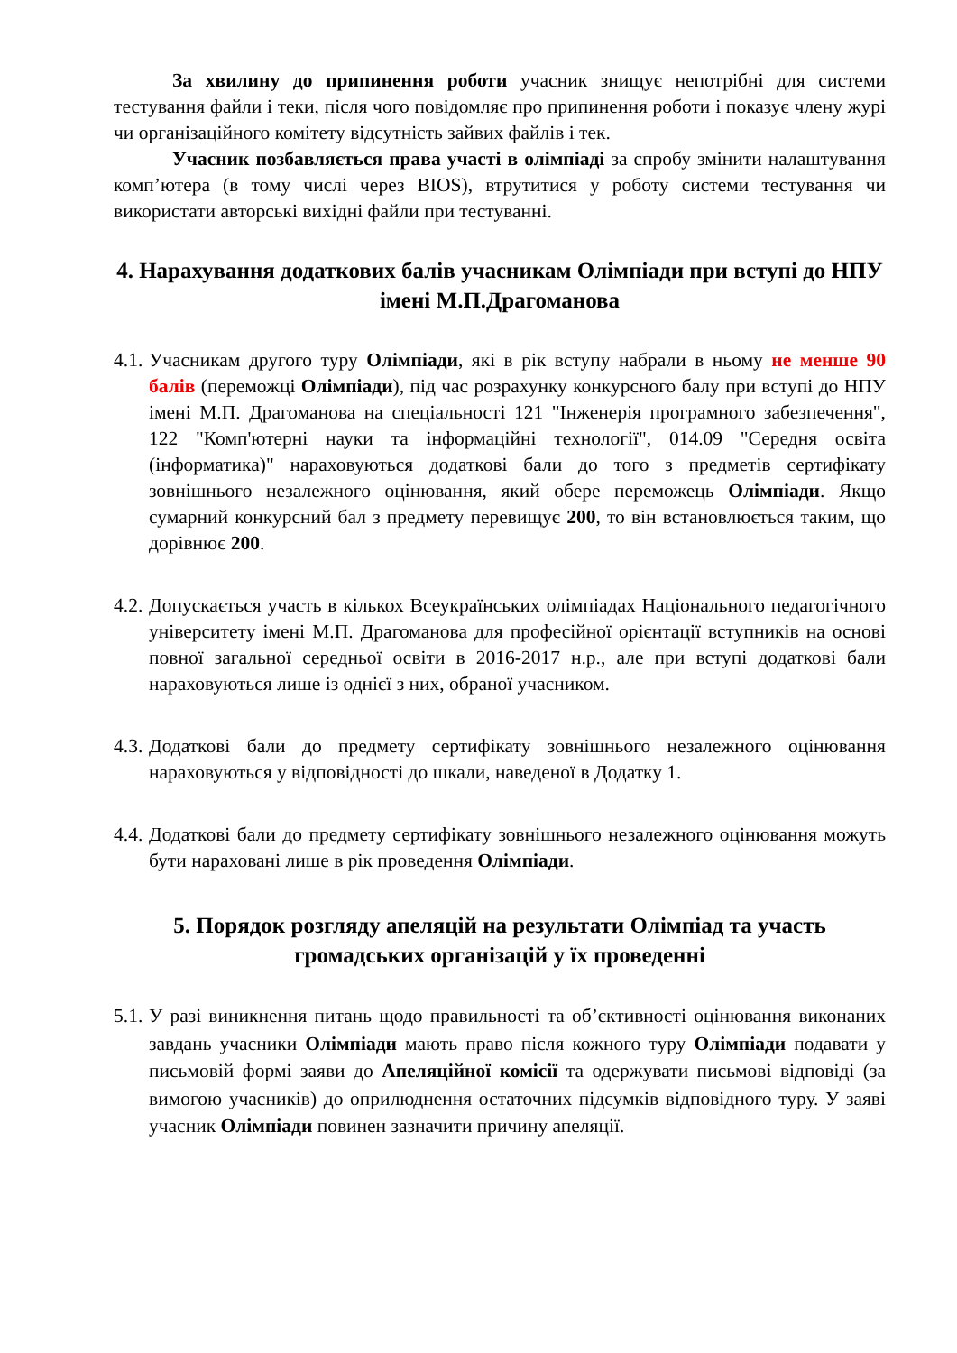За хвилину до припинення роботи учасник знищує непотрібні для системи тестування файли і теки, після чого повідомляє про припинення роботи і показує члену журі чи організаційного комітету відсутність зайвих файлів і тек.
Учасник позбавляється права участі в олімпіаді за спробу змінити налаштування комп’ютера (в тому числі через BIOS), втрутитися у роботу системи тестування чи використати авторські вихідні файли при тестуванні.
4. Нарахування додаткових балів учасникам Олімпіади при вступі до НПУ імені М.П.Драгоманова
4.1. Учасникам другого туру Олімпіади, які в рік вступу набрали в ньому не менше 90 балів (переможці Олімпіади), під час розрахунку конкурсного балу при вступі до НПУ імені М.П. Драгоманова на спеціальності 121 "Інженерія програмного забезпечення", 122 "Комп'ютерні науки та інформаційні технології", 014.09 "Середня освіта (інформатика)" нараховуються додаткові бали до того з предметів сертифікату зовнішнього незалежного оцінювання, який обере переможець Олімпіади. Якщо сумарний конкурсний бал з предмету перевищує 200, то він встановлюється таким, що дорівнює 200.
4.2. Допускається участь в кількох Всеукраїнських олімпіадах Національного педагогічного університету імені М.П. Драгоманова для професійної орієнтації вступників на основі повної загальної середньої освіти в 2016-2017 н.р., але при вступі додаткові бали нараховуються лише із однієї з них, обраної учасником.
4.3. Додаткові бали до предмету сертифікату зовнішнього незалежного оцінювання нараховуються у відповідності до шкали, наведеної в Додатку 1.
4.4. Додаткові бали до предмету сертифікату зовнішнього незалежного оцінювання можуть бути нараховані лише в рік проведення Олімпіади.
5. Порядок розгляду апеляцій на результати Олімпіад та участь громадських організацій у їх проведенні
5.1. У разі виникнення питань щодо правильності та об’єктивності оцінювання виконаних завдань учасники Олімпіади мають право після кожного туру Олімпіади подавати у письмовій формі заяви до Апеляційної комісії та одержувати письмові відповіді (за вимогою учасників) до оприлюднення остаточних підсумків відповідного туру. У заяві учасник Олімпіади повинен зазначити причину апеляції.